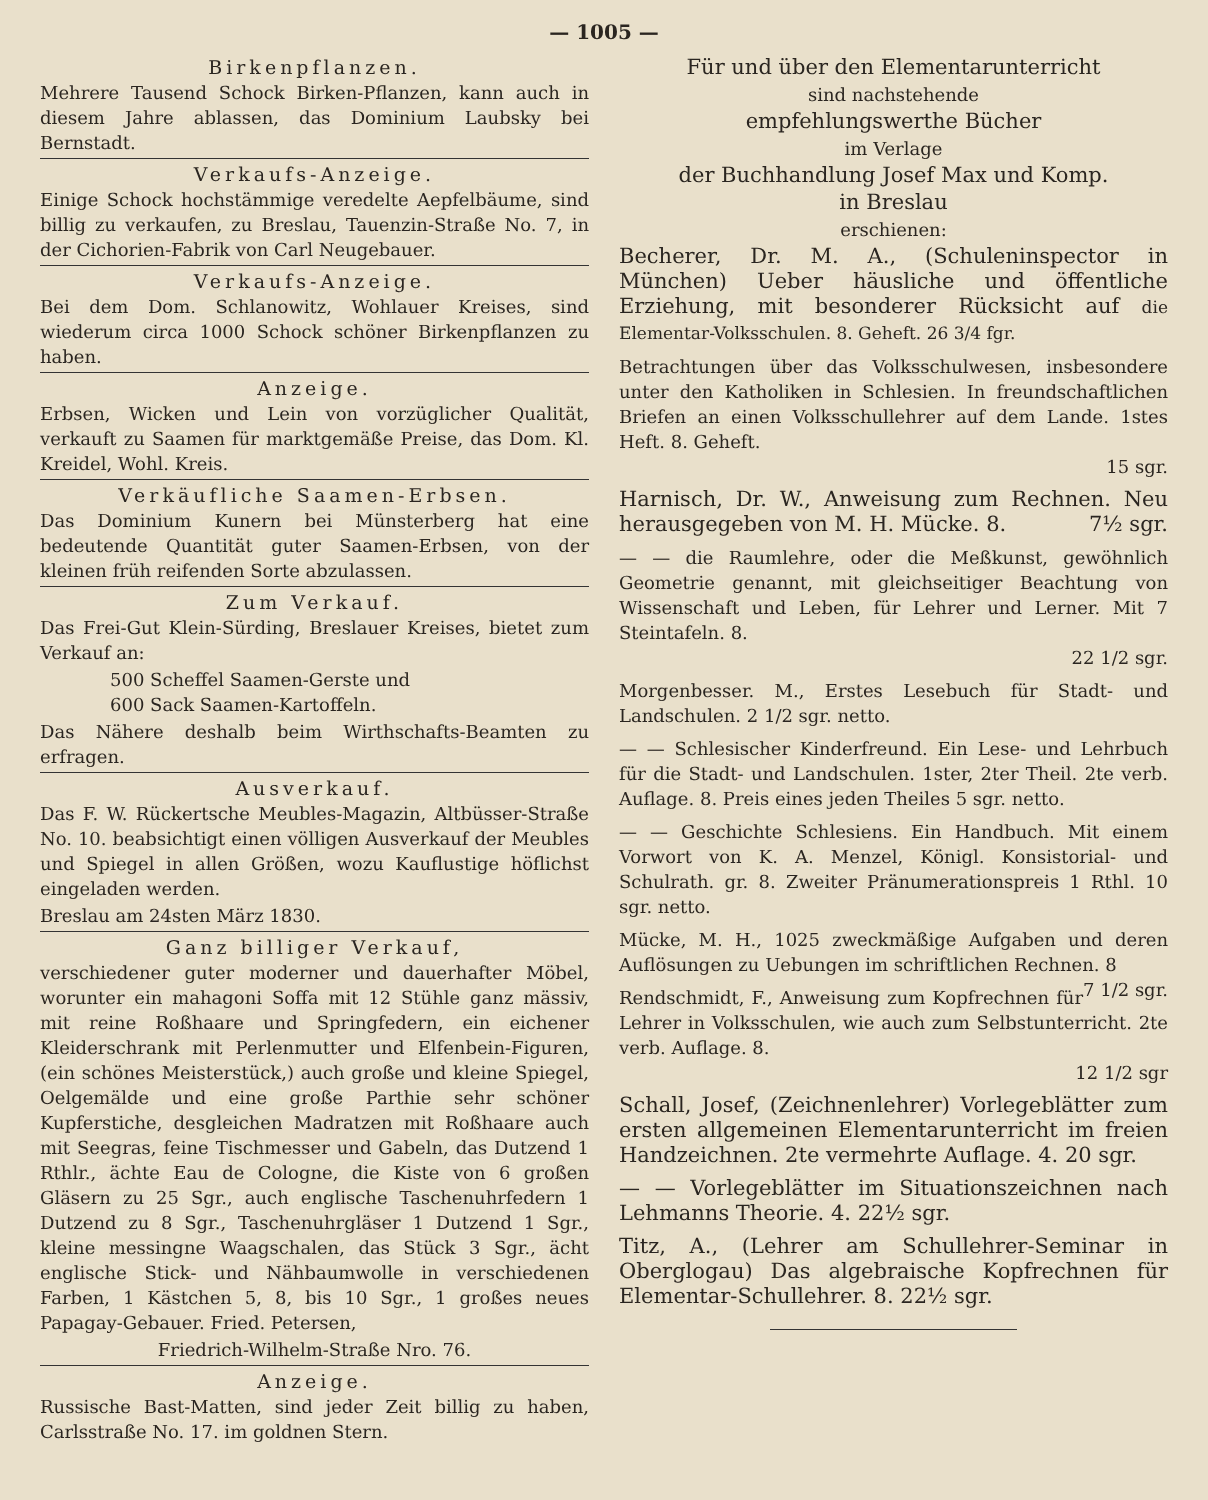— 1005 —
Birkenpflanzen.
Mehrere Tausend Schock Birken-Pflanzen, kann auch in diesem Jahre ablassen, das Dominium Laubsky bei Bernstadt.
Verkaufs-Anzeige.
Einige Schock hochstämmige veredelte Aepfelbäume, sind billig zu verkaufen, zu Breslau, Tauenzin-Straße No. 7, in der Cichorien-Fabrik von Carl Neugebauer.
Verkaufs-Anzeige.
Bei dem Dom. Schlanowitz, Wohlauer Kreises, sind wiederum circa 1000 Schock schöner Birkenpflanzen zu haben.
Anzeige.
Erbsen, Wicken und Lein von vorzüglicher Qualität, verkauft zu Saamen für marktgemäße Preise, das Dom. Kl. Kreidel, Wohl. Kreis.
Verkäufliche Saamen-Erbsen.
Das Dominium Kunern bei Münsterberg hat eine bedeutende Quantität guter Saamen-Erbsen, von der kleinen früh reifenden Sorte abzulassen.
Zum Verkauf.
Das Frei-Gut Klein-Sürding, Breslauer Kreises, bietet zum Verkauf an:
500 Scheffel Saamen-Gerste und
600 Sack Saamen-Kartoffeln.
Das Nähere deshalb beim Wirthschafts-Beamten zu erfragen.
Ausverkauf.
Das F. W. Rückertsche Meubles-Magazin, Altbüsser-Straße No. 10. beabsichtigt einen völligen Ausverkauf der Meubles und Spiegel in allen Größen, wozu Kauflustige höflichst eingeladen werden.
Breslau am 24sten März 1830.
Ganz billiger Verkauf,
verschiedener guter moderner und dauerhafter Möbel, worunter ein mahagoni Soffa mit 12 Stühle ganz mässiv, mit reine Roßhaare und Springfedern, ein eichener Kleiderschrank mit Perlenmutter und Elfenbein-Figuren, (ein schönes Meisterstück,) auch große und kleine Spiegel, Oelgemälde und eine große Parthie sehr schöner Kupferstiche, desgleichen Madratzen mit Roßhaare auch mit Seegras, feine Tischmesser und Gabeln, das Dutzend 1 Rthlr., ächte Eau de Cologne, die Kiste von 6 großen Gläsern zu 25 Sgr., auch englische Taschenuhrfedern 1 Dutzend zu 8 Sgr., Taschenuhrgläser 1 Dutzend 1 Sgr., kleine messingne Waagschalen, das Stück 3 Sgr., ächt englische Stick- und Nähbaumwolle in verschiedenen Farben, 1 Kästchen 5, 8, bis 10 Sgr., 1 großes neues Papagay-Gebauer. Fried. Petersen,
Friedrich-Wilhelm-Straße Nro. 76.
Anzeige.
Russische Bast-Matten, sind jeder Zeit billig zu haben, Carlsstraße No. 17. im goldnen Stern.
Für und über den Elementarunterricht
sind nachstehende
empfehlungswerthe Bücher
im Verlage
der Buchhandlung Josef Max und Komp.
in Breslau
erschienen:
Becherer, Dr. M. A., (Schuleninspector in München) Ueber häusliche und öffentliche Erziehung, mit besonderer Rücksicht auf die Elementar-Volksschulen. 8. Geheft. 26 3/4 fgr.
Betrachtungen über das Volksschulwesen, insbesondere unter den Katholiken in Schlesien. In freundschaftlichen Briefen an einen Volksschullehrer auf dem Lande. 1stes Heft. 8. Geheft.
15 sgr.
Harnisch, Dr. W., Anweisung zum Rechnen. Neu herausgegeben von M. H. Mücke. 8. 7½ sgr.
— — die Raumlehre, oder die Meßkunst, gewöhnlich Geometrie genannt, mit gleichseitiger Beachtung von Wissenschaft und Leben, für Lehrer und Lerner. Mit 7 Steintafeln. 8.
22 1/2 sgr.
Morgenbesser. M., Erstes Lesebuch für Stadt- und Landschulen. 2 1/2 sgr. netto.
— — Schlesischer Kinderfreund. Ein Lese- und Lehrbuch für die Stadt- und Landschulen. 1ster, 2ter Theil. 2te verb. Auflage. 8. Preis eines jeden Theiles 5 sgr. netto.
— — Geschichte Schlesiens. Ein Handbuch. Mit einem Vorwort von K. A. Menzel, Königl. Konsistorial- und Schulrath. gr. 8. Zweiter Pränumerationspreis 1 Rthl. 10 sgr. netto.
Mücke, M. H., 1025 zweckmäßige Aufgaben und deren Auflösungen zu Uebungen im schriftlichen Rechnen. 8 7 1/2 sgr.
Rendschmidt, F., Anweisung zum Kopfrechnen für Lehrer in Volksschulen, wie auch zum Selbstunterricht. 2te verb. Auflage. 8.
12 1/2 sgr
Schall, Josef, (Zeichnenlehrer) Vorlegeblätter zum ersten allgemeinen Elementarunterricht im freien Handzeichnen. 2te vermehrte Auflage. 4. 20 sgr.
— — Vorlegeblätter im Situationszeichnen nach Lehmanns Theorie. 4. 22½ sgr.
Titz, A., (Lehrer am Schullehrer-Seminar in Oberglogau) Das algebraische Kopfrechnen für Elementar-Schullehrer. 8. 22½ sgr.